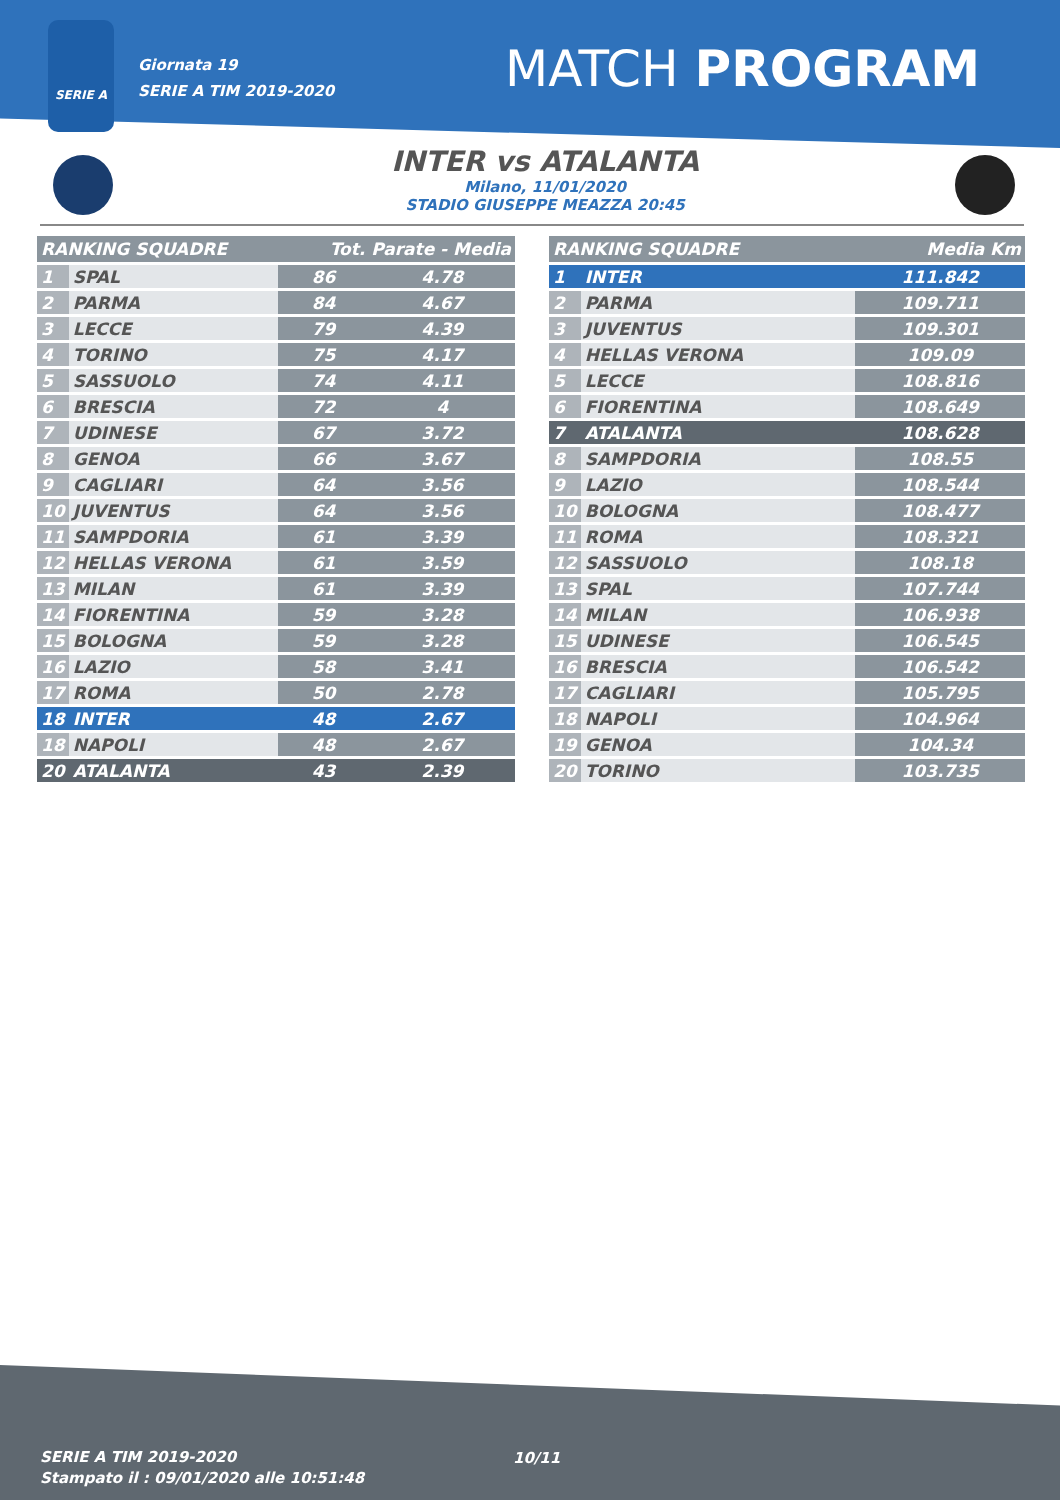SERIE A
Giornata 19
SERIE A TIM 2019-2020
MATCH PROGRAM
INTER vs ATALANTA
Milano, 11/01/2020
STADIO GIUSEPPE MEAZZA 20:45
| RANKING SQUADRE | | Tot. Parate - Media | |
| --- | --- | --- | --- |
| 1 | SPAL | 86 | 4.78 |
| 2 | PARMA | 84 | 4.67 |
| 3 | LECCE | 79 | 4.39 |
| 4 | TORINO | 75 | 4.17 |
| 5 | SASSUOLO | 74 | 4.11 |
| 6 | BRESCIA | 72 | 4 |
| 7 | UDINESE | 67 | 3.72 |
| 8 | GENOA | 66 | 3.67 |
| 9 | CAGLIARI | 64 | 3.56 |
| 10 | JUVENTUS | 64 | 3.56 |
| 11 | SAMPDORIA | 61 | 3.39 |
| 12 | HELLAS VERONA | 61 | 3.59 |
| 13 | MILAN | 61 | 3.39 |
| 14 | FIORENTINA | 59 | 3.28 |
| 15 | BOLOGNA | 59 | 3.28 |
| 16 | LAZIO | 58 | 3.41 |
| 17 | ROMA | 50 | 2.78 |
| 18 | INTER | 48 | 2.67 |
| 18 | NAPOLI | 48 | 2.67 |
| 20 | ATALANTA | 43 | 2.39 |
| RANKING SQUADRE | | Media Km |
| --- | --- | --- |
| 1 | INTER | 111.842 |
| 2 | PARMA | 109.711 |
| 3 | JUVENTUS | 109.301 |
| 4 | HELLAS VERONA | 109.09 |
| 5 | LECCE | 108.816 |
| 6 | FIORENTINA | 108.649 |
| 7 | ATALANTA | 108.628 |
| 8 | SAMPDORIA | 108.55 |
| 9 | LAZIO | 108.544 |
| 10 | BOLOGNA | 108.477 |
| 11 | ROMA | 108.321 |
| 12 | SASSUOLO | 108.18 |
| 13 | SPAL | 107.744 |
| 14 | MILAN | 106.938 |
| 15 | UDINESE | 106.545 |
| 16 | BRESCIA | 106.542 |
| 17 | CAGLIARI | 105.795 |
| 18 | NAPOLI | 104.964 |
| 19 | GENOA | 104.34 |
| 20 | TORINO | 103.735 |
SERIE A TIM 2019-2020
Stampato il : 09/01/2020 alle 10:51:48
10/11